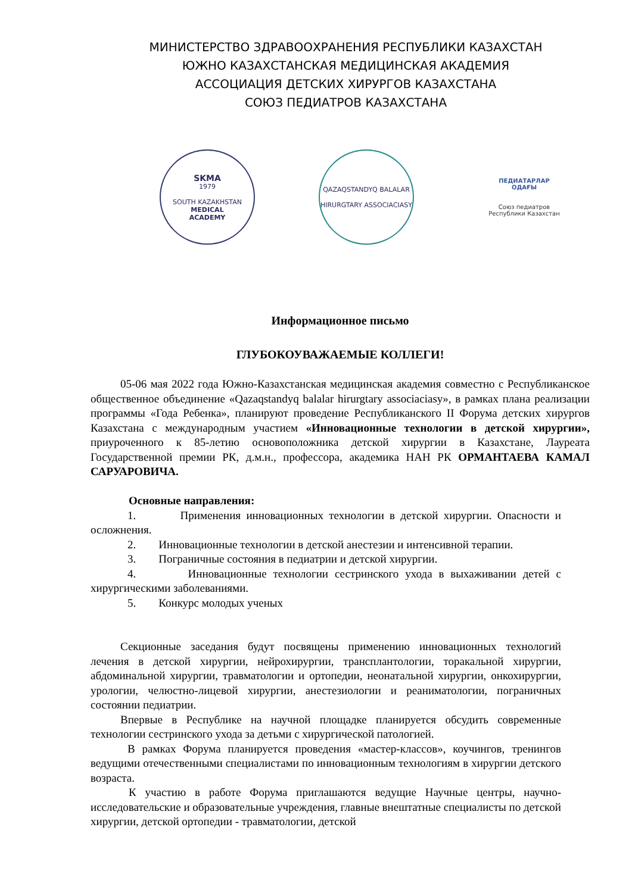МИНИСТЕРСТВО ЗДРАВООХРАНЕНИЯ РЕСПУБЛИКИ КАЗАХСТАН
ЮЖНО КАЗАХСТАНСКАЯ МЕДИЦИНСКАЯ АКАДЕМИЯ
АССОЦИАЦИЯ ДЕТСКИХ ХИРУРГОВ КАЗАХСТАНА
СОЮЗ ПЕДИАТРОВ КАЗАХСТАНА
SKMA
1979
SOUTH KAZAKHSTAN
MEDICAL
ACADEMY
QAZAQSTANDYQ BALALAR
HIRURGTARY ASSOCIACIASY
ПЕДИАТАРЛАР
ОДАҒЫ
Союз педиатров
Республики Казахстан
Информационное письмо
ГЛУБОКОУВАЖАЕМЫЕ КОЛЛЕГИ!
05-06 мая 2022 года Южно-Казахстанская медицинская академия совместно с Республиканское общественное объединение «Qazaqstandyq balalar hirurgtary associaciasy», в рамках плана реализации программы «Года Ребенка», планируют проведение Республиканского II Форума детских хирургов Казахстана с международным участием «Инновационные технологии в детской хирургии», приуроченного к 85-летию основоположника детской хирургии в Казахстане, Лауреата Государственной премии РК, д.м.н., профессора, академика НАН РК ОРМАНТАЕВА КАМАЛ САРУАРОВИЧА.
Основные направления:
1. Применения инновационных технологии в детской хирургии. Опасности и осложнения.
2. Инновационные технологии в детской анестезии и интенсивной терапии.
3. Пограничные состояния в педиатрии и детской хирургии.
4. Инновационные технологии сестринского ухода в выхаживании детей с хирургическими заболеваниями.
5. Конкурс молодых ученых
Секционные заседания будут посвящены применению инновационных технологий лечения в детской хирургии, нейрохирургии, трансплантологии, торакальной хирургии, абдоминальной хирургии, травматологии и ортопедии, неонатальной хирургии, онкохирургии, урологии, челюстно-лицевой хирургии, анестезиологии и реаниматологии, пограничных состоянии педиатрии.
Впервые в Республике на научной площадке планируется обсудить современные технологии сестринского ухода за детьми с хирургической патологией.
В рамках Форума планируется проведения «мастер-классов», коучингов, тренингов ведущими отечественными специалистами по инновационным технологиям в хирургии детского возраста.
К участию в работе Форума приглашаются ведущие Научные центры, научно-исследовательские и образовательные учреждения, главные внештатные специалисты по детской хирургии, детской ортопедии - травматологии, детской